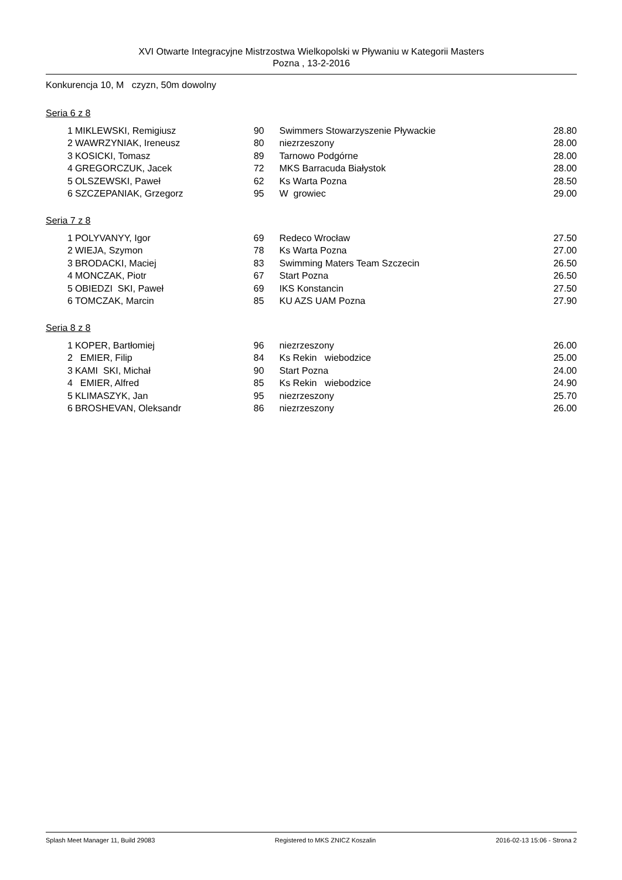XVI Otwarte Integracyjne Mistrzostwa Wielkopolski w Pływaniu w Kategorii Masters
Pozna , 13-2-2016
Konkurencja 10, M czyzn, 50m dowolny
Seria 6 z 8
| 1 | MIKLEWSKI, Remigiusz | 90 | Swimmers Stowarzyszenie Pływackie | 28.80 |
| 2 | WAWRZYNIAK, Ireneusz | 80 | niezrzeszony | 28.00 |
| 3 | KOSICKI, Tomasz | 89 | Tarnowo Podgórne | 28.00 |
| 4 | GREGORCZUK, Jacek | 72 | MKS Barracuda Białystok | 28.00 |
| 5 | OLSZEWSKI, Paweł | 62 | Ks Warta Pozna | 28.50 |
| 6 | SZCZEPANIAK, Grzegorz | 95 | W growiec | 29.00 |
Seria 7 z 8
| 1 | POLYVANYY, Igor | 69 | Redeco Wrocław | 27.50 |
| 2 | WIEJA, Szymon | 78 | Ks Warta Pozna | 27.00 |
| 3 | BRODACKI, Maciej | 83 | Swimming Maters Team Szczecin | 26.50 |
| 4 | MONCZAK, Piotr | 67 | Start Pozna | 26.50 |
| 5 | OBIEDZI SKI, Paweł | 69 | IKS Konstancin | 27.50 |
| 6 | TOMCZAK, Marcin | 85 | KU AZS UAM Pozna | 27.90 |
Seria 8 z 8
| 1 | KOPER, Bartłomiej | 96 | niezrzeszony | 26.00 |
| 2 | EMIER, Filip | 84 | Ks Rekin wiebodzice | 25.00 |
| 3 | KAMI SKI, Michał | 90 | Start Pozna | 24.00 |
| 4 | EMIER, Alfred | 85 | Ks Rekin wiebodzice | 24.90 |
| 5 | KLIMASZYK, Jan | 95 | niezrzeszony | 25.70 |
| 6 | BROSHEVAN, Oleksandr | 86 | niezrzeszony | 26.00 |
Splash Meet Manager 11, Build 29083 Registered to MKS ZNICZ Koszalin 2016-02-13 15:06 - Strona 2